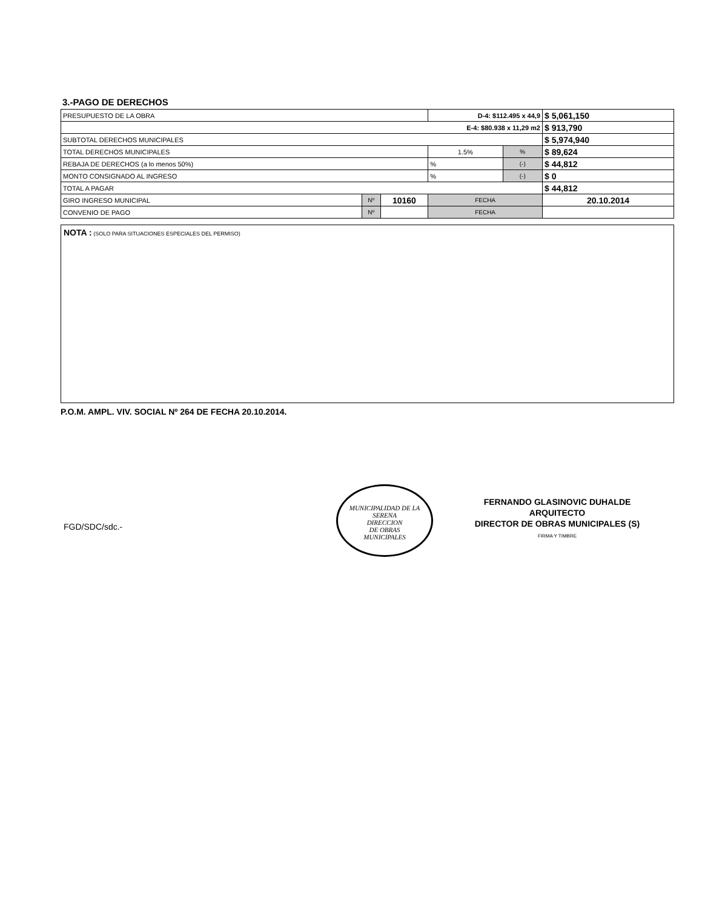3.-PAGO DE DERECHOS
| PRESUPUESTO DE LA OBRA | | | | D-4: $112.495 x 44,9 | | $ 5,061,150 |
| E-4: $80.938 x 11,29 m2 | | | | | | $ 913,790 |
| SUBTOTAL DERECHOS MUNICIPALES | | | | | | $ 5,974,940 |
| TOTAL DERECHOS MUNICIPALES | | | | 1.5% | % | $ 89,624 |
| REBAJA DE DERECHOS (a lo menos 50%) | | | | % | (-) | $ 44,812 |
| MONTO CONSIGNADO AL INGRESO | | | | % | (-) | $ 0 |
| TOTAL A PAGAR | | | | | | $ 44,812 |
| GIRO INGRESO MUNICIPAL | Nº | 10160 | FECHA | | | 20.10.2014 |
| CONVENIO DE PAGO | Nº | | FECHA | | | |
NOTA : (SOLO PARA SITUACIONES ESPECIALES DEL PERMISO)
P.O.M. AMPL. VIV. SOCIAL Nº 264 DE FECHA 20.10.2014.
FGD/SDC/sdc.-
MUNICIPALIDAD DE LA SERENA
DIRECCION
DE OBRAS
MUNICIPALES
FERNANDO GLASINOVIC DUHALDE
ARQUITECTO
DIRECTOR DE OBRAS MUNICIPALES (S)
FIRMA Y TIMBRE